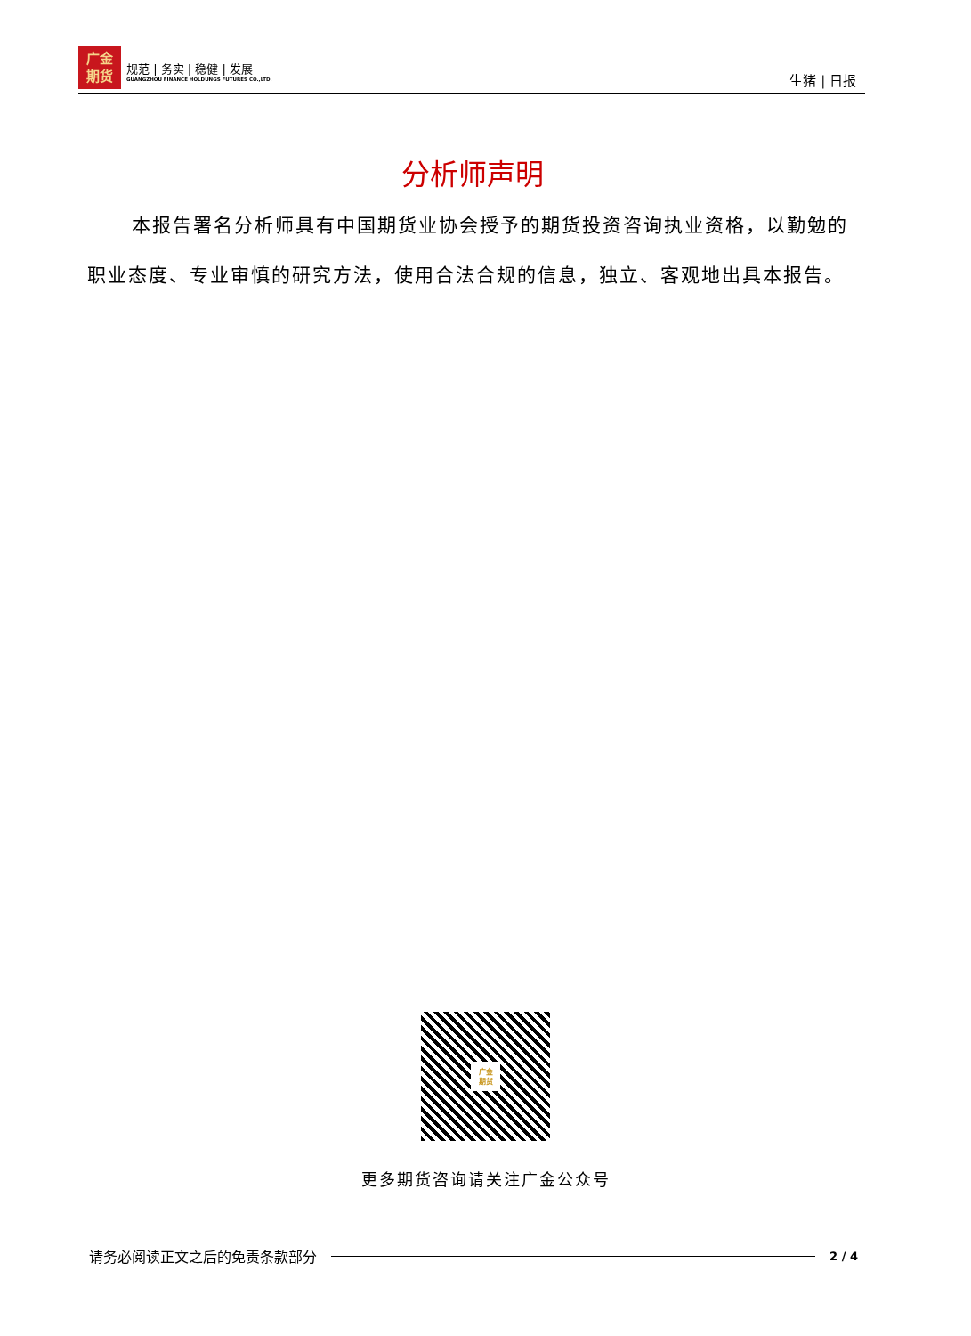广金
期货
规范 | 务实 | 稳健 | 发展
GUANGZHOU FINANCE HOLDUNGS FUTURES CO.,LTD.
生猪 | 日报
分析师声明
本报告署名分析师具有中国期货业协会授予的期货投资咨询执业资格，以勤勉的职业态度、专业审慎的研究方法，使用合法合规的信息，独立、客观地出具本报告。
广金
期货
更多期货咨询请关注广金公众号
请务必阅读正文之后的免责条款部分 2 / 4